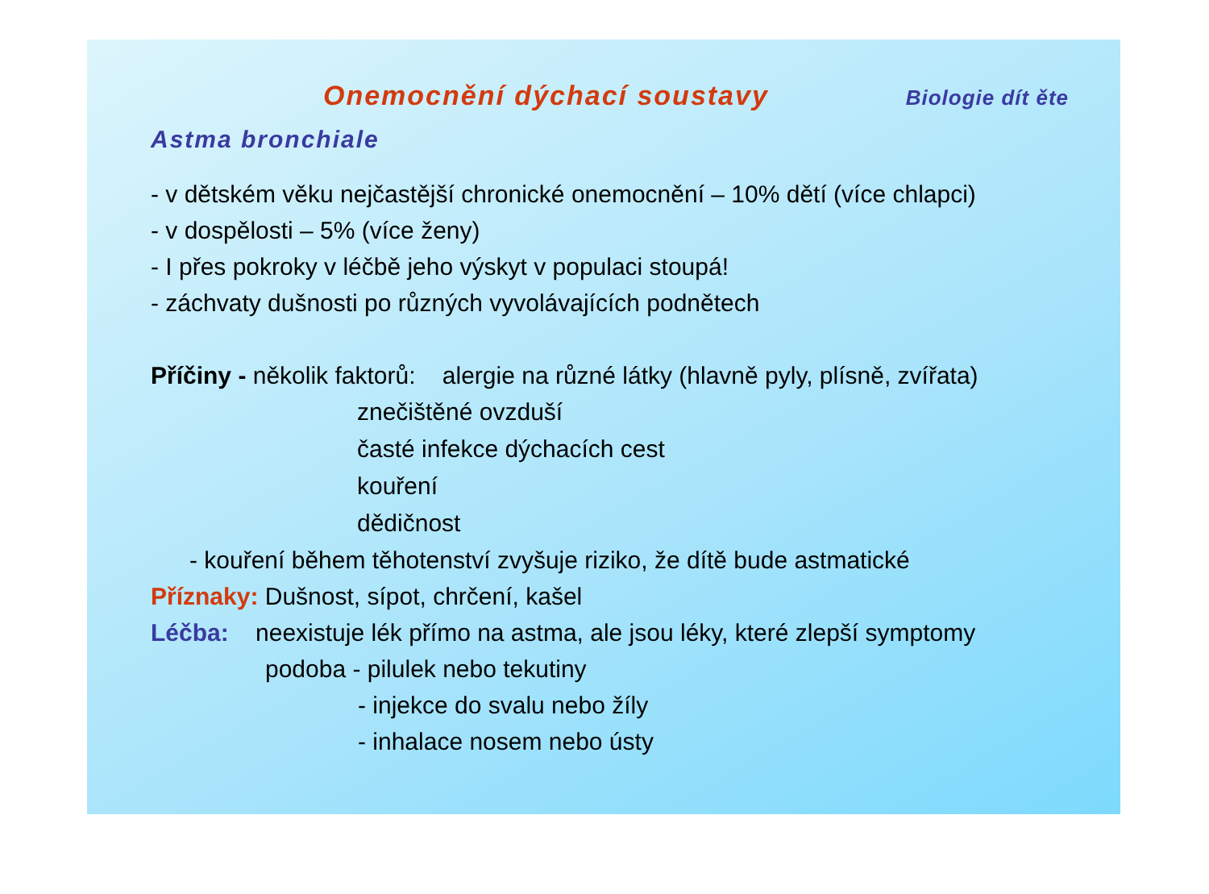Onemocnění dýchací soustavy Biologie dít ěte
Astma bronchiale
- v dětském věku nejčastější chronické onemocnění – 10% dětí (více chlapci)
- v dospělosti – 5% (více ženy)
- I přes pokroky v léčbě jeho výskyt v populaci stoupá!
- záchvaty dušnosti po různých vyvolávajících podnětech
Příčiny - několik faktorů: alergie na různé látky (hlavně pyly, plísně, zvířata)
znečištěné ovzduší
časté infekce dýchacích cest
kouření
dědičnost
- kouření během těhotenství zvyšuje riziko, že dítě bude astmatické
Příznaky: Dušnost, sípot, chrčení, kašel
Léčba: neexistuje lék přímo na astma, ale jsou léky, které zlepší symptomy
podoba - pilulek nebo tekutiny
- injekce do svalu nebo žíly
- inhalace nosem nebo ústy